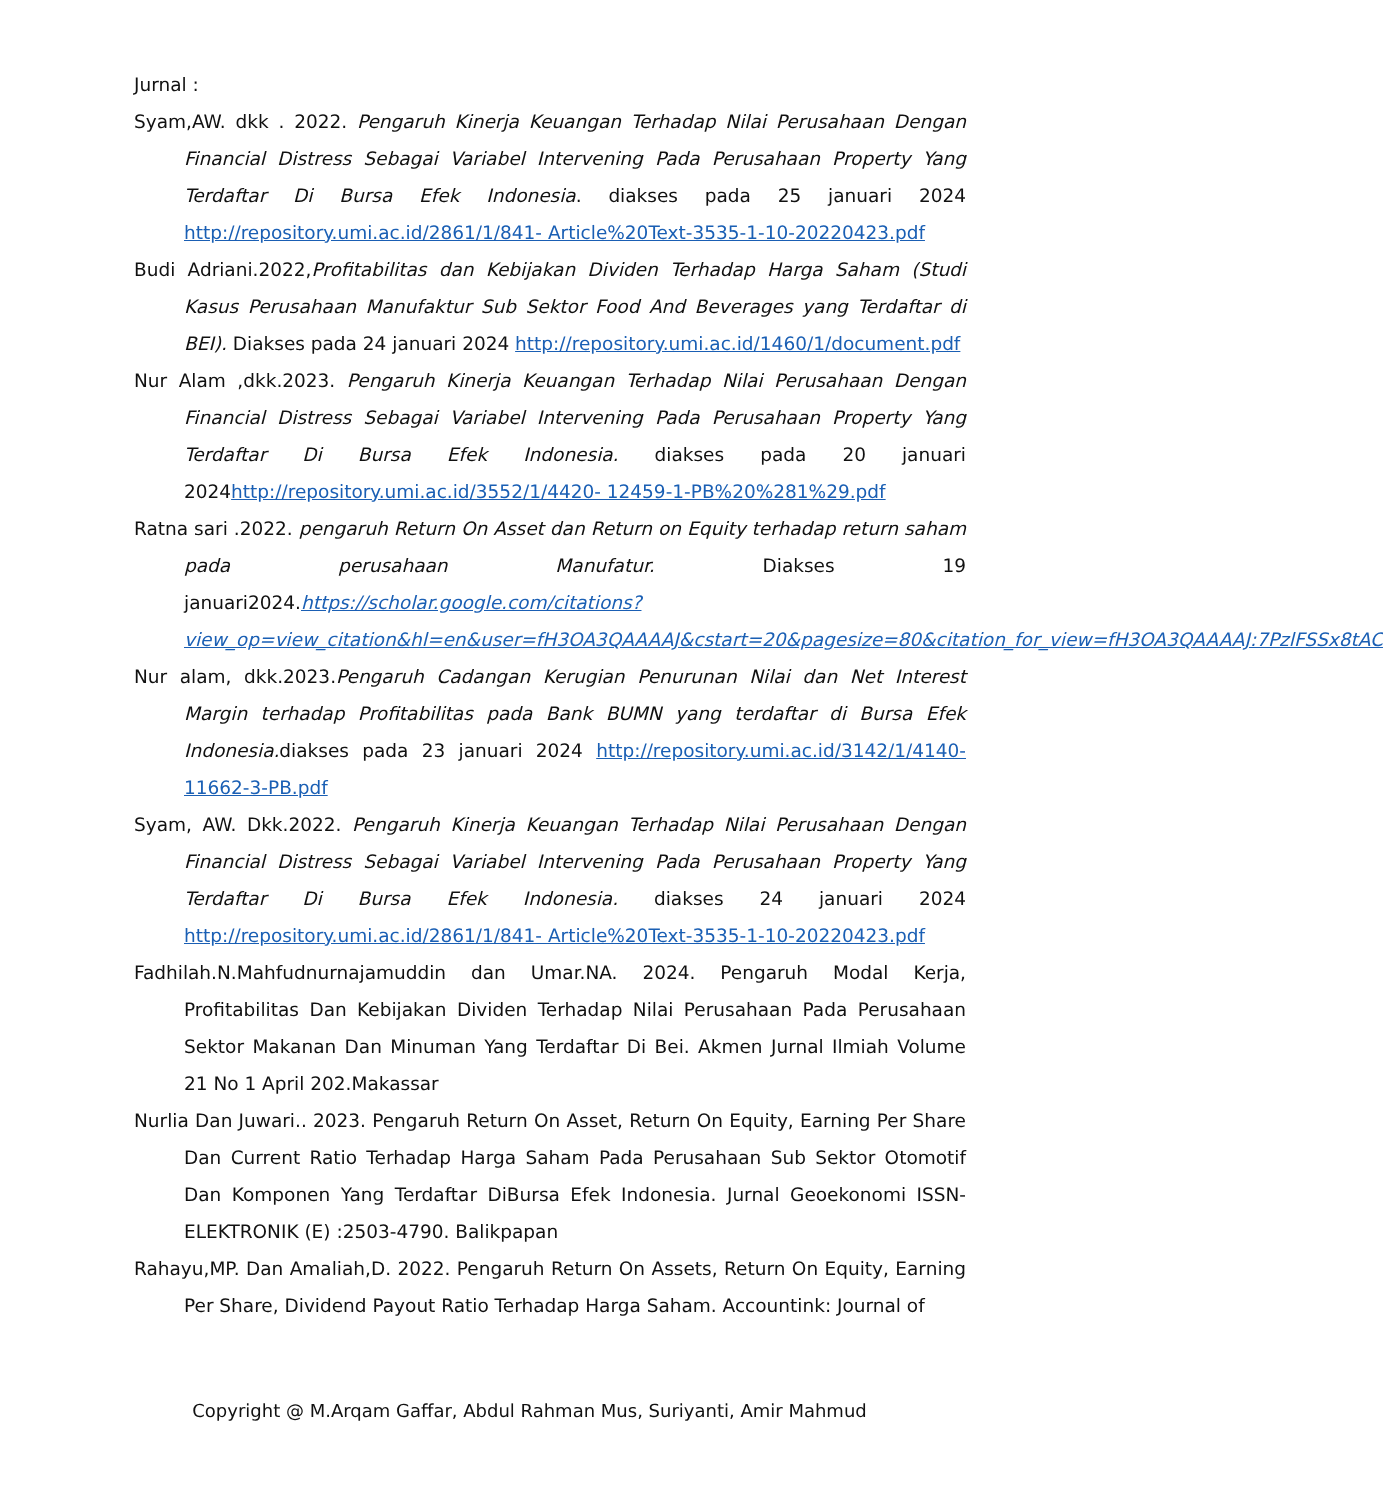Jurnal :
Syam,AW. dkk . 2022. Pengaruh Kinerja Keuangan Terhadap Nilai Perusahaan Dengan Financial Distress Sebagai Variabel Intervening Pada Perusahaan Property Yang Terdaftar Di Bursa Efek Indonesia. diakses pada 25 januari 2024 http://repository.umi.ac.id/2861/1/841- Article%20Text-3535-1-10-20220423.pdf
Budi Adriani.2022,Profitabilitas dan Kebijakan Dividen Terhadap Harga Saham (Studi Kasus Perusahaan Manufaktur Sub Sektor Food And Beverages yang Terdaftar di BEI). Diakses pada 24 januari 2024 http://repository.umi.ac.id/1460/1/document.pdf
Nur Alam ,dkk.2023. Pengaruh Kinerja Keuangan Terhadap Nilai Perusahaan Dengan Financial Distress Sebagai Variabel Intervening Pada Perusahaan Property Yang Terdaftar Di Bursa Efek Indonesia. diakses pada 20 januari 2024http://repository.umi.ac.id/3552/1/4420- 12459-1-PB%20%281%29.pdf
Ratna sari .2022. pengaruh Return On Asset dan Return on Equity terhadap return saham pada perusahaan Manufatur. Diakses 19 januari2024.https://scholar.google.com/citations?view_op=view_citation&hl=en&user=fH3OA3QAAAAJ&cstart=20&pagesize=80&citation_for_view=fH3OA3QAAAAJ:7PzlFSSx8tAC
Nur alam, dkk.2023.Pengaruh Cadangan Kerugian Penurunan Nilai dan Net Interest Margin terhadap Profitabilitas pada Bank BUMN yang terdaftar di Bursa Efek Indonesia. diakses pada 23 januari 2024 http://repository.umi.ac.id/3142/1/4140-11662-3-PB.pdf
Syam, AW. Dkk.2022. Pengaruh Kinerja Keuangan Terhadap Nilai Perusahaan Dengan Financial Distress Sebagai Variabel Intervening Pada Perusahaan Property Yang Terdaftar Di Bursa Efek Indonesia. diakses 24 januari 2024 http://repository.umi.ac.id/2861/1/841- Article%20Text-3535-1-10-20220423.pdf
Fadhilah.N.Mahfudnurnajamuddin dan Umar.NA. 2024. Pengaruh Modal Kerja, Profitabilitas Dan Kebijakan Dividen Terhadap Nilai Perusahaan Pada Perusahaan Sektor Makanan Dan Minuman Yang Terdaftar Di Bei. Akmen Jurnal Ilmiah Volume 21 No 1 April 202.Makassar
Nurlia Dan Juwari.. 2023. Pengaruh Return On Asset, Return On Equity, Earning Per Share Dan Current Ratio Terhadap Harga Saham Pada Perusahaan Sub Sektor Otomotif Dan Komponen Yang Terdaftar DiBursa Efek Indonesia. Jurnal Geoekonomi ISSN-ELEKTRONIK (E) :2503-4790. Balikpapan
Rahayu,MP. Dan Amaliah,D. 2022. Pengaruh Return On Assets, Return On Equity, Earning Per Share, Dividend Payout Ratio Terhadap Harga Saham. Accountink: Journal of
Copyright @ M.Arqam Gaffar, Abdul Rahman Mus, Suriyanti, Amir Mahmud